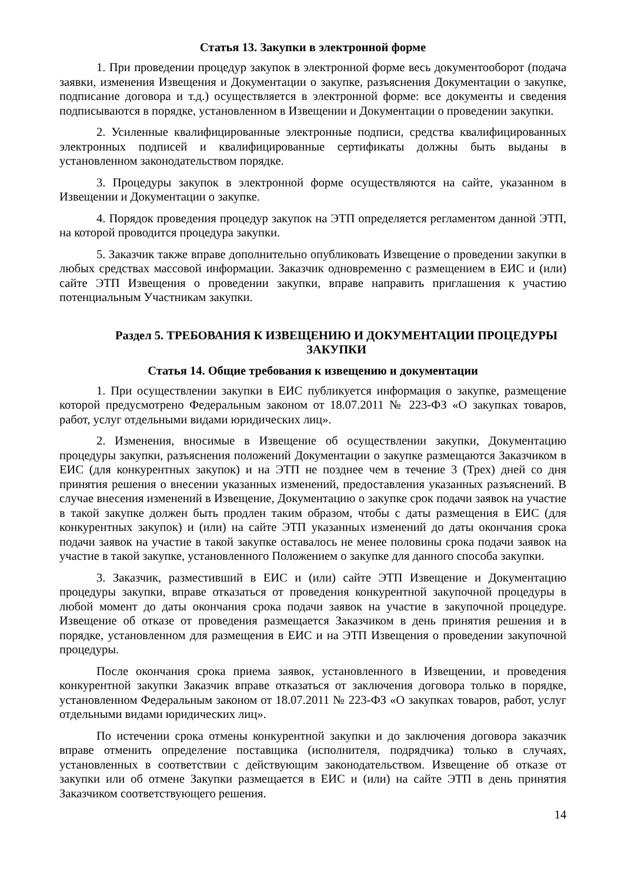Статья 13. Закупки в электронной форме
1. При проведении процедур закупок в электронной форме весь документооборот (подача заявки, изменения Извещения и Документации о закупке, разъяснения Документации о закупке, подписание договора и т.д.) осуществляется в электронной форме: все документы и сведения подписываются в порядке, установленном в Извещении и Документации о проведении закупки.
2. Усиленные квалифицированные электронные подписи, средства квалифицированных электронных подписей и квалифицированные сертификаты должны быть выданы в установленном законодательством порядке.
3. Процедуры закупок в электронной форме осуществляются на сайте, указанном в Извещении и Документации о закупке.
4. Порядок проведения процедур закупок на ЭТП определяется регламентом данной ЭТП, на которой проводится процедура закупки.
5. Заказчик также вправе дополнительно опубликовать Извещение о проведении закупки в любых средствах массовой информации. Заказчик одновременно с размещением в ЕИС и (или) сайте ЭТП Извещения о проведении закупки, вправе направить приглашения к участию потенциальным Участникам закупки.
Раздел 5. ТРЕБОВАНИЯ К ИЗВЕЩЕНИЮ И ДОКУМЕНТАЦИИ ПРОЦЕДУРЫ ЗАКУПКИ
Статья 14. Общие требования к извещению и документации
1. При осуществлении закупки в ЕИС публикуется информация о закупке, размещение которой предусмотрено Федеральным законом от 18.07.2011 № 223-ФЗ «О закупках товаров, работ, услуг отдельными видами юридических лиц».
2. Изменения, вносимые в Извещение об осуществлении закупки, Документацию процедуры закупки, разъяснения положений Документации о закупке размещаются Заказчиком в ЕИС (для конкурентных закупок) и на ЭТП не позднее чем в течение 3 (Трех) дней со дня принятия решения о внесении указанных изменений, предоставления указанных разъяснений. В случае внесения изменений в Извещение, Документацию о закупке срок подачи заявок на участие в такой закупке должен быть продлен таким образом, чтобы с даты размещения в ЕИС (для конкурентных закупок) и (или) на сайте ЭТП указанных изменений до даты окончания срока подачи заявок на участие в такой закупке оставалось не менее половины срока подачи заявок на участие в такой закупке, установленного Положением о закупке для данного способа закупки.
3. Заказчик, разместивший в ЕИС и (или) сайте ЭТП Извещение и Документацию процедуры закупки, вправе отказаться от проведения конкурентной закупочной процедуры в любой момент до даты окончания срока подачи заявок на участие в закупочной процедуре. Извещение об отказе от проведения размещается Заказчиком в день принятия решения и в порядке, установленном для размещения в ЕИС и на ЭТП Извещения о проведении закупочной процедуры.
После окончания срока приема заявок, установленного в Извещении, и проведения конкурентной закупки Заказчик вправе отказаться от заключения договора только в порядке, установленном Федеральным законом от 18.07.2011 № 223-ФЗ «О закупках товаров, работ, услуг отдельными видами юридических лиц».
По истечении срока отмены конкурентной закупки и до заключения договора заказчик вправе отменить определение поставщика (исполнителя, подрядчика) только в случаях, установленных в соответствии с действующим законодательством. Извещение об отказе от закупки или об отмене Закупки размещается в ЕИС и (или) на сайте ЭТП в день принятия Заказчиком соответствующего решения.
14